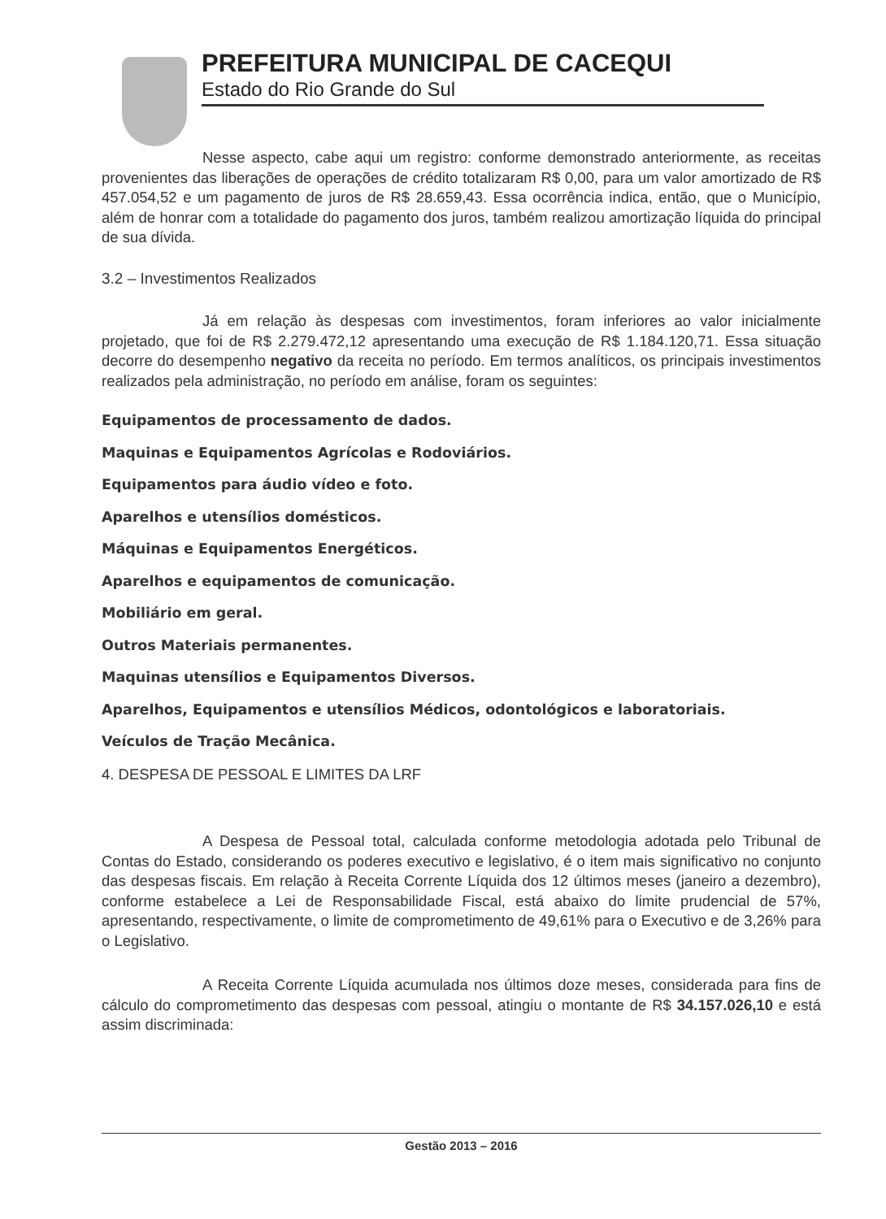PREFEITURA MUNICIPAL DE CACEQUI
Estado do Rio Grande do Sul
Nesse aspecto, cabe aqui um registro: conforme demonstrado anteriormente, as receitas provenientes das liberações de operações de crédito totalizaram R$ 0,00, para um valor amortizado de R$ 457.054,52 e um pagamento de juros de R$ 28.659,43. Essa ocorrência indica, então, que o Município, além de honrar com a totalidade do pagamento dos juros, também realizou amortização líquida do principal de sua dívida.
3.2 – Investimentos Realizados
Já em relação às despesas com investimentos, foram inferiores ao valor inicialmente projetado, que foi de R$ 2.279.472,12 apresentando uma execução de R$ 1.184.120,71. Essa situação decorre do desempenho negativo da receita no período. Em termos analíticos, os principais investimentos realizados pela administração, no período em análise, foram os seguintes:
Equipamentos de processamento de dados.
Maquinas e Equipamentos Agrícolas e Rodoviários.
Equipamentos para áudio vídeo e foto.
Aparelhos e utensílios domésticos.
Máquinas e Equipamentos Energéticos.
Aparelhos e equipamentos de comunicação.
Mobiliário em geral.
Outros Materiais permanentes.
Maquinas utensílios e Equipamentos Diversos.
Aparelhos, Equipamentos e utensílios Médicos, odontológicos e laboratoriais.
Veículos de Tração Mecânica.
4. DESPESA DE PESSOAL E LIMITES DA LRF
A Despesa de Pessoal total, calculada conforme metodologia adotada pelo Tribunal de Contas do Estado, considerando os poderes executivo e legislativo, é o item mais significativo no conjunto das despesas fiscais. Em relação à Receita Corrente Líquida dos 12 últimos meses (janeiro a dezembro), conforme estabelece a Lei de Responsabilidade Fiscal, está abaixo do limite prudencial de 57%, apresentando, respectivamente, o limite de comprometimento de 49,61% para o Executivo e de 3,26% para o Legislativo.
A Receita Corrente Líquida acumulada nos últimos doze meses, considerada para fins de cálculo do comprometimento das despesas com pessoal, atingiu o montante de R$ 34.157.026,10 e está assim discriminada:
Gestão 2013 – 2016